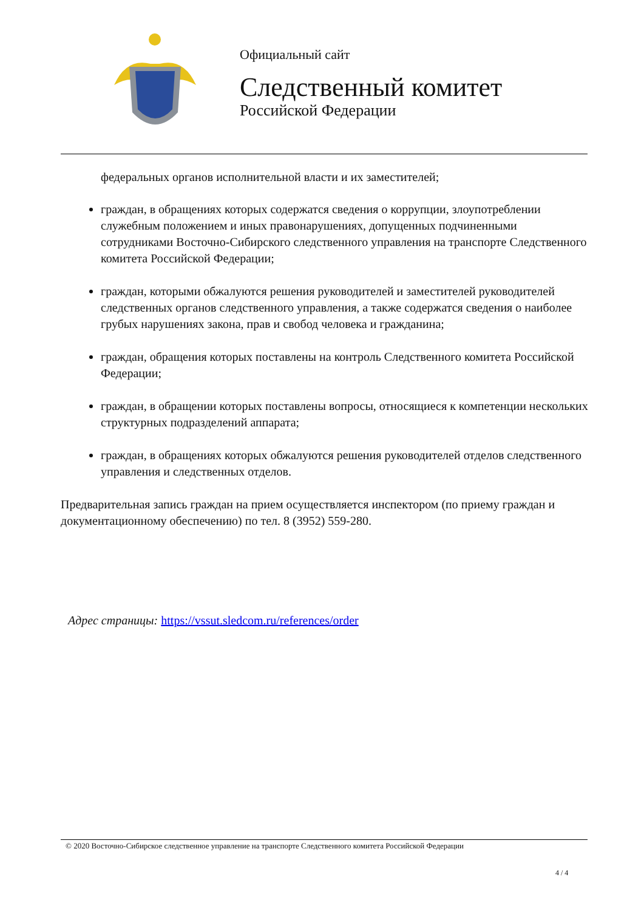Официальный сайт
Следственный комитет
Российской Федерации
федеральных органов исполнительной власти и их заместителей;
граждан, в обращениях которых содержатся сведения о коррупции, злоупотреблении служебным положением и иных правонарушениях, допущенных подчиненными сотрудниками Восточно-Сибирского следственного управления на транспорте Следственного комитета Российской Федерации;
граждан, которыми обжалуются решения руководителей и заместителей руководителей следственных органов следственного управления, а также содержатся сведения о наиболее грубых нарушениях закона, прав и свобод человека и гражданина;
граждан, обращения которых поставлены на контроль Следственного комитета Российской Федерации;
граждан, в обращении которых поставлены вопросы, относящиеся к компетенции нескольких структурных подразделений аппарата;
граждан, в обращениях которых обжалуются решения руководителей отделов следственного управления и следственных отделов.
Предварительная запись граждан на прием осуществляется инспектором (по приему граждан и документационному обеспечению) по тел. 8 (3952) 559-280.
Адрес страницы: https://vssut.sledcom.ru/references/order
© 2020 Восточно-Сибирское следственное управление на транспорте Следственного комитета Российской Федерации
4 / 4